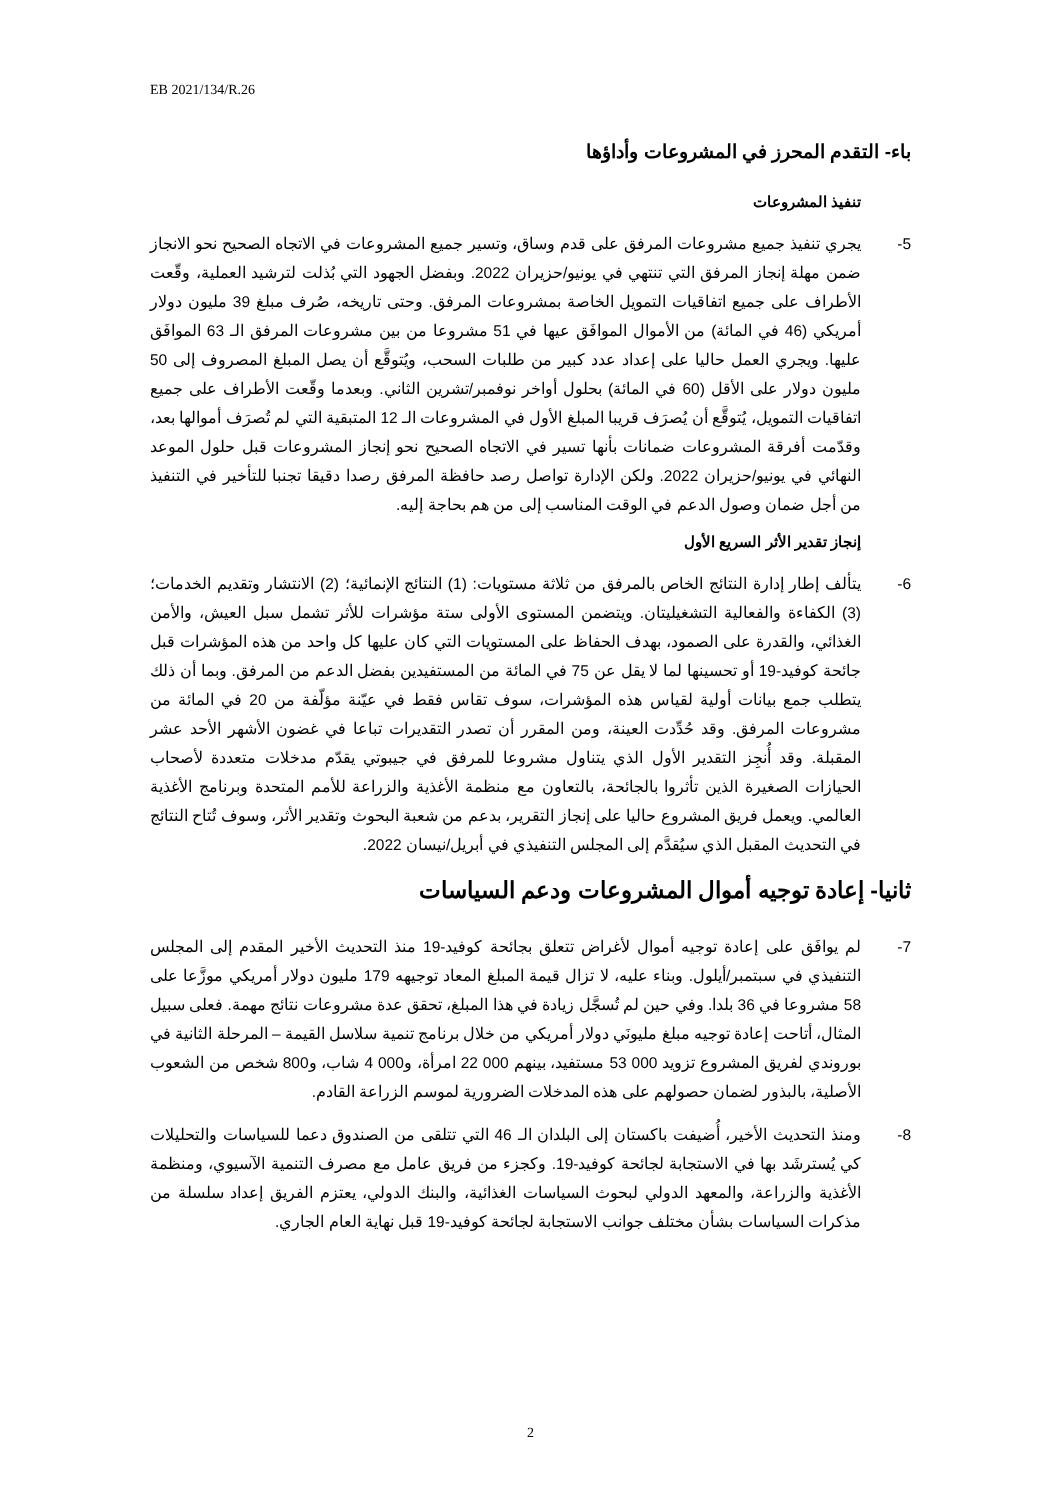EB 2021/134/R.26
باء- التقدم المحرز في المشروعات وأداؤها
تنفيذ المشروعات
5- يجري تنفيذ جميع مشروعات المرفق على قدم وساق، وتسير جميع المشروعات في الاتجاه الصحيح نحو الانجاز ضمن مهلة إنجاز المرفق التي تنتهي في يونيو/حزيران 2022. وبفضل الجهود التي بُذلت لترشيد العملية، وقّعت الأطراف على جميع اتفاقيات التمويل الخاصة بمشروعات المرفق. وحتى تاريخه، صُرف مبلغ 39 مليون دولار أمريكي (46 في المائة) من الأموال الموافَق عيها في 51 مشروعا من بين مشروعات المرفق الـ 63 الموافَق عليها. ويجري العمل حاليا على إعداد عدد كبير من طلبات السحب، ويُتوقَّع أن يصل المبلغ المصروف إلى 50 مليون دولار على الأقل (60 في المائة) بحلول أواخر نوفمبر/تشرين الثاني. وبعدما وقّعت الأطراف على جميع اتفاقيات التمويل، يُتوقَّع أن يُصرَف قريبا المبلغ الأول في المشروعات الـ 12 المتبقية التي لم تُصرَف أموالها بعد، وقدّمت أفرقة المشروعات ضمانات بأنها تسير في الاتجاه الصحيح نحو إنجاز المشروعات قبل حلول الموعد النهائي في يونيو/حزيران 2022. ولكن الإدارة تواصل رصد حافظة المرفق رصدا دقيقا تجنبا للتأخير في التنفيذ من أجل ضمان وصول الدعم في الوقت المناسب إلى من هم بحاجة إليه.
إنجاز تقدير الأثر السريع الأول
6- يتألف إطار إدارة النتائج الخاص بالمرفق من ثلاثة مستويات: (1) النتائج الإنمائية؛ (2) الانتشار وتقديم الخدمات؛ (3) الكفاءة والفعالية التشغيليتان. ويتضمن المستوى الأولى ستة مؤشرات للأثر تشمل سبل العيش، والأمن الغذائي، والقدرة على الصمود، بهدف الحفاظ على المستويات التي كان عليها كل واحد من هذه المؤشرات قبل جائحة كوفيد-19 أو تحسينها لما لا يقل عن 75 في المائة من المستفيدين بفضل الدعم من المرفق. وبما أن ذلك يتطلب جمع بيانات أولية لقياس هذه المؤشرات، سوف تقاس فقط في عيّنة مؤلّفة من 20 في المائة من مشروعات المرفق. وقد حُدِّدت العينة، ومن المقرر أن تصدر التقديرات تباعا في غضون الأشهر الأحد عشر المقبلة. وقد أُنجِز التقدير الأول الذي يتناول مشروعا للمرفق في جيبوتي يقدّم مدخلات متعددة لأصحاب الحيازات الصغيرة الذين تأثروا بالجائحة، بالتعاون مع منظمة الأغذية والزراعة للأمم المتحدة وبرنامج الأغذية العالمي. ويعمل فريق المشروع حاليا على إنجاز التقرير، بدعم من شعبة البحوث وتقدير الأثر، وسوف تُتاح النتائج في التحديث المقبل الذي سيُقدَّم إلى المجلس التنفيذي في أبريل/نيسان 2022.
ثانيا- إعادة توجيه أموال المشروعات ودعم السياسات
7- لم يوافَق على إعادة توجيه أموال لأغراض تتعلق بجائحة كوفيد-19 منذ التحديث الأخير المقدم إلى المجلس التنفيذي في سبتمبر/أيلول. وبناء عليه، لا تزال قيمة المبلغ المعاد توجيهه 179 مليون دولار أمريكي موزَّعا على 58 مشروعا في 36 بلدا. وفي حين لم تُسجَّل زيادة في هذا المبلغ، تحقق عدة مشروعات نتائج مهمة. فعلى سبيل المثال، أتاحت إعادة توجيه مبلغ مليونَي دولار أمريكي من خلال برنامج تنمية سلاسل القيمة – المرحلة الثانية في بوروندي لفريق المشروع تزويد 000 53 مستفيد، بينهم 000 22 امرأة، و000 4 شاب، و800 شخص من الشعوب الأصلية، بالبذور لضمان حصولهم على هذه المدخلات الضرورية لموسم الزراعة القادم.
8- ومنذ التحديث الأخير، أُضيفت باكستان إلى البلدان الـ 46 التي تتلقى من الصندوق دعما للسياسات والتحليلات كي يُسترشَد بها في الاستجابة لجائحة كوفيد-19. وكجزء من فريق عامل مع مصرف التنمية الآسيوي، ومنظمة الأغذية والزراعة، والمعهد الدولي لبحوث السياسات الغذائية، والبنك الدولي، يعتزم الفريق إعداد سلسلة من مذكرات السياسات بشأن مختلف جوانب الاستجابة لجائحة كوفيد-19 قبل نهاية العام الجاري.
2